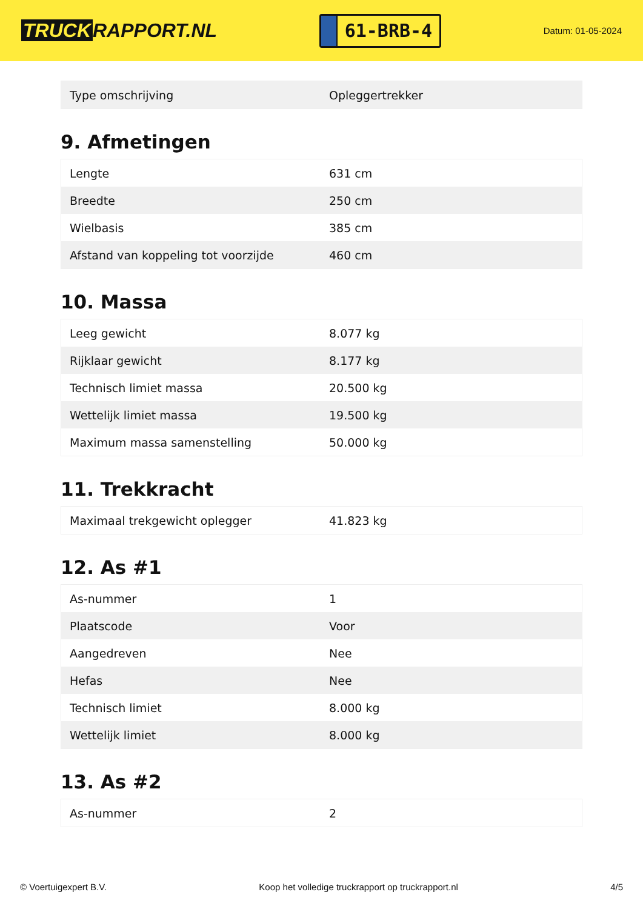TRUCK RAPPORT.NL
61-BRB-4
Datum: 01-05-2024
| Type omschrijving | Opleggertrekker |
9. Afmetingen
| Lengte | 631 cm |
| Breedte | 250 cm |
| Wielbasis | 385 cm |
| Afstand van koppeling tot voorzijde | 460 cm |
10. Massa
| Leeg gewicht | 8.077 kg |
| Rijklaar gewicht | 8.177 kg |
| Technisch limiet massa | 20.500 kg |
| Wettelijk limiet massa | 19.500 kg |
| Maximum massa samenstelling | 50.000 kg |
11. Trekkracht
| Maximaal trekgewicht oplegger | 41.823 kg |
12. As #1
| As-nummer | 1 |
| Plaatscode | Voor |
| Aangedreven | Nee |
| Hefas | Nee |
| Technisch limiet | 8.000 kg |
| Wettelijk limiet | 8.000 kg |
13. As #2
| As-nummer | 2 |
© Voertuigexpert B.V. Koop het volledige truckrapport op truckrapport.nl 4/5